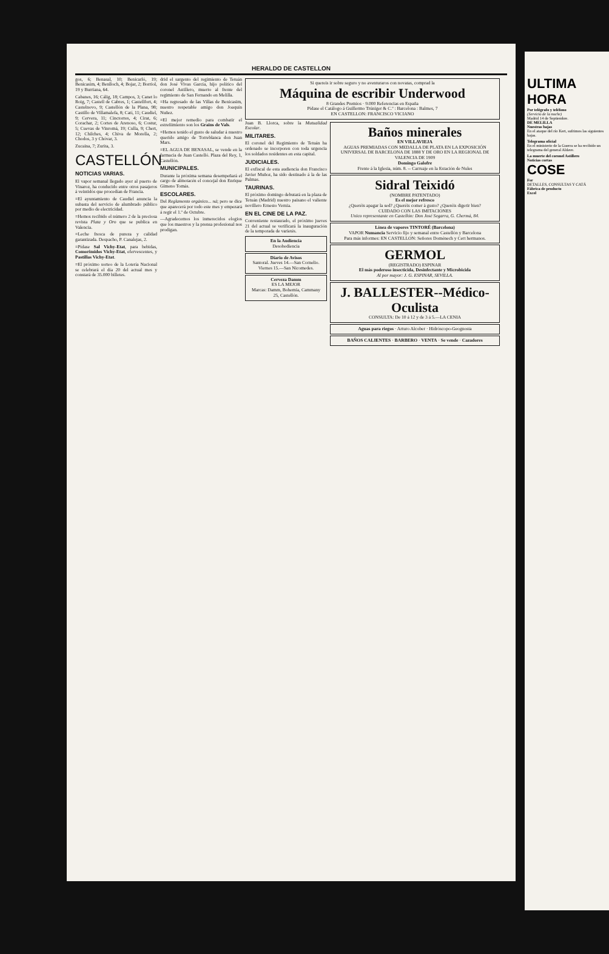HERALDO DE CASTELLON
gos, 6; Benasal, 10; Benicarló, 19; Benicasim, 4; Benlloch, 4; Bojar, 2; Borriol, 19 y Burriana, 64.
Cabanes, 16; Cálig, 18; Campos, 3; Canet lo Roig, 7; Castell de Cabres, 1; Castellfort, 4; Castelnovo, 9; Castellón de la Plana, 98; Castillo de Villamalefa, 8; Catí, 11; Caudiel, 9; Cervera, 11; Cinctorres, 4; Cirat, 6; Corachar, 2; Cortes de Arenoso, 6; Costur, 5; Cuevas de Vinromá, 19; Culla, 9; Chert, 12; Chilches, 4; Chiva de Morella, 2; Chodos, 3 y Chóvar, 3.
Zucaina, 7; Zurita, 3.
CASTELLÓN
NOTICIAS VARIAS.
El vapor semanal llegado ayer al puerto de Vinaroz, ha conducido entre otros pasajeros á veintidós que procedían de Francia.
=El ayuntamiento de Caudiel anuncia la subasta del servicio de alumbrado público por medio de electricidad.
=Hemos recibido el número 2 de la preciosa revista Plata y Oro que se publica en Valencia.
=Leche fresca de pureza y calidad garantizada. Despacho, P. Canalejas, 2.
=Pídase Sal Vichy-Etat, para bebidas, Comorimidos Vichy-Etat, efervescentes, y Pastillas Vichy-Etat.
=El próximo sorteo de la Lotería Nacional se celebrará el día 20 del actual mes y constará de 35.000 billetes.
drid el sargento del regimiento de Tetuán don José Vivas García, hijo político del coronel Astillero, muerto al frente del regimiento de San Fernando en Melilla.
=Ha regresado de las Villas de Benicasim, nuestro respetable amigo don Joaquín Nuñez.
=El mejor remedio para combatir el estreñimiento son los Grains de Vals.
=Hemos tenido el gusto de saludar á nuestro querido amigo de Torreblanca don Juan Mars.
=EL AGUA DE BENASAL, se vende en la farmacia de Juan Castelló. Plaza del Rey, 1, Castellón.
MUNICIPALES.
Durante la próxima semana desempeñará el cargo de almotacén el concejal don Enrique Gimeno Tomás.
ESCOLARES.
Del Reglamento orgánico... ná; pero se dice que aparecerá por todo este mes y empezará á regir el 1.º de Octubre.
—Agradecemos los inmerecidos elogios que los maestros y la prensa profesional nos prodigan.
Si quereis ir sobre seguro y no aventuraros con novatas, comprad la
Máquina de escribir Underwood
8 Grandes Premios · 9.000 Referencias en España
Pídase el Catálogo á Guillermo Trúniger & C.º : Barcelona : Balmes, 7
EN CASTELLON: FRANCISCO VICIANO
Juan B. Llorca, sobre la Mutualidad Escolar.
MILITARES.
El coronel del Regimiento de Tetuán ha ordenado se incorporen con toda urgencia los soldados residentes en esta capital.
JUDICIALES.
El exfiscal de esta audiencia don Francisco Javier Muñoz, ha sido destinado á la de las Palmas.
TAURINAS.
El próximo domingo debutará en la plaza de Tetuán (Madrid) nuestro paisano el valiente novillero Ernesto Vernia.
EN EL CINE DE LA PAZ.
Conveniente restaurado, el próximo jueves 21 del actual se verificará la inauguración de la temporada de varietés.
En la Audiencia
Desobediencia
Diario de Avisos
Santoral. Jueves 14.—San Cornelio. Viernes 15.—San Nicomedes.
Cerveza Damm
ES LA MEJOR
Marcas: Damm, Bohemia, Cammany
25, Castellón.
Baños minerales
EN VILLAVIEJA
AGUAS PREMIADAS CON MEDALLA DE PLATA EN LA EXPOSICIÓN UNIVERSAL DE BARCELONA DE 1888 Y DE ORO EN LA REGIONAL DE VALENCIA DE 1909
Domingo Galofre
Frente á la Iglesia, núm. 8. -- Carruaje en la Estación de Nules
Sidral Teixidó
(NOMBRE PATENTADO)
Es el mejor refresco
¿Queréis apagar la sed? ¿Queréis comer à gusto? ¿Queréis digerir bien?
CUIDADO CON LAS IMITACIONES
Unico representante en Castellón: Don José Segarra, G. Chermá, 84.
Línea de vapores TINTORÉ (Barcelona)
VAPOR Numancia Servicio fijo y semanal entre Castellón y Barcelona
Para más informes: EN CASTELLON: Señores Doménech y Cert hermanos.
GERMOL
(REGISTRADO) ESPINAR
El más poderoso insecticida, Desinfectante y Microbicida
Al por mayor: J. G. ESPINAR, SEVILLA.
J. BALLESTER--Médico-Oculista
CONSULTA: De 10 á 12 y de 3 á 5.—LA CENIA
Aguas para riegos · Arturo Alcober · Hidróscopo-Geognosta
BAÑOS CALIENTES · BARBERO · VENTA · Se vende · Cazadores
ULTIMA HORA
Por telégrafo y teléfono
(Servicio de la noche)
Madrid 14 de Septiembre.
DE MELILLA
Nuestras bajas
En el ataque del río Kert, sufrimos las siguientes bajas.
Telegrama oficial
En el ministerio de la Guerra se ha recibido un telegrama del general Aldave.
La muerte del coronel Astillero
Noticias cortas
COSE
Fer
DETALLES, CONSULTAS Y CATÁ
Fábrica de producto
Excel